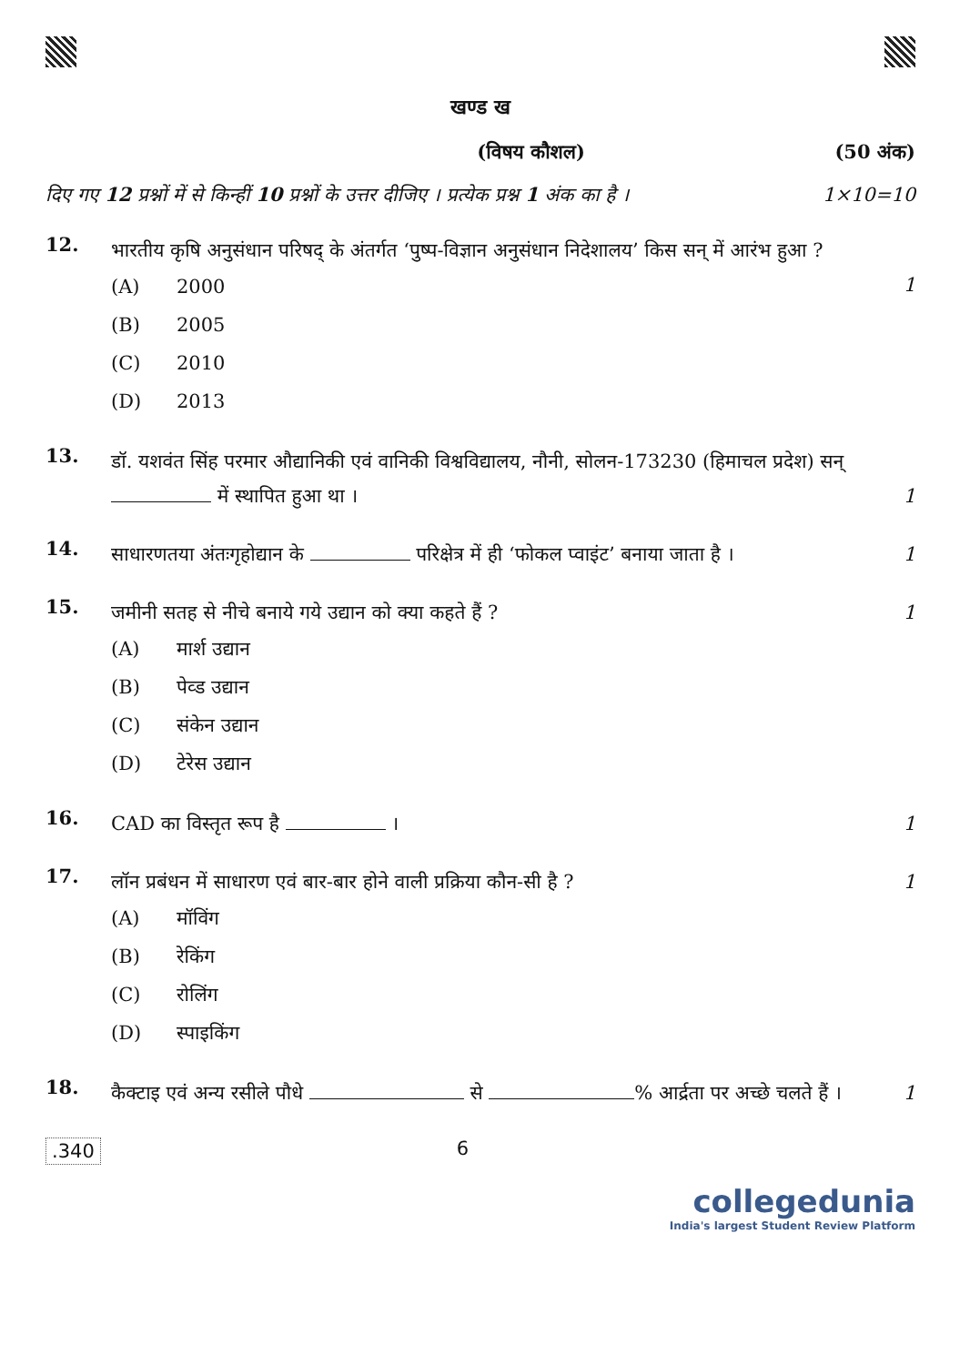खण्ड ख
(विषय कौशल) (50 अंक)
दिए गए 12 प्रश्नों में से किन्हीं 10 प्रश्नों के उत्तर दीजिए । प्रत्येक प्रश्न 1 अंक का है । 1×10=10
12.
भारतीय कृषि अनुसंधान परिषद् के अंतर्गत ‘पुष्प-विज्ञान अनुसंधान निदेशालय’ किस सन् में आरंभ हुआ ?
(A) 2000
(B) 2005
(C) 2010
(D) 2013
1
13.
डॉ. यशवंत सिंह परमार औद्यानिकी एवं वानिकी विश्वविद्यालय, नौनी, सोलन-173230 (हिमाचल प्रदेश) सन् में स्थापित हुआ था ।
1
14.
साधारणतया अंतःगृहोद्यान के परिक्षेत्र में ही ‘फोकल प्वाइंट’ बनाया जाता है ।
1
15.
जमीनी सतह से नीचे बनाये गये उद्यान को क्या कहते हैं ?
(A) मार्श उद्यान
(B) पेव्ड उद्यान
(C) संकेन उद्यान
(D) टेरेस उद्यान
1
16.
CAD का विस्तृत रूप है । 1
17.
लॉन प्रबंधन में साधारण एवं बार-बार होने वाली प्रक्रिया कौन-सी है ?
(A) मॉविंग
(B) रेकिंग
(C) रोलिंग
(D) स्पाइकिंग
1
18.
कैक्टाइ एवं अन्य रसीले पौधे से % आर्द्रता पर अच्छे चलते हैं ।
1
.340 6
collegedunia
India's largest Student Review Platform